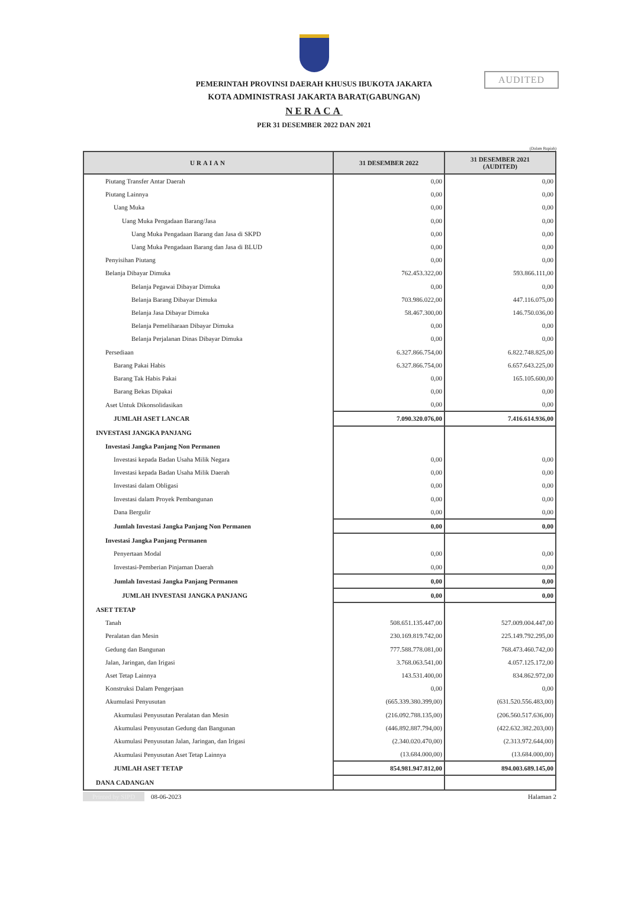AUDITED
PEMERINTAH PROVINSI DAERAH KHUSUS IBUKOTA JAKARTA
KOTA ADMINISTRASI JAKARTA BARAT(GABUNGAN)
NERACA
PER 31 DESEMBER 2022 DAN 2021
(Dalam Rupiah)
| URAIAN | 31 DESEMBER 2022 | 31 DESEMBER 2021 (AUDITED) |
| --- | --- | --- |
| Piutang Transfer Antar Daerah | 0,00 | 0,00 |
| Piutang Lainnya | 0,00 | 0,00 |
| Uang Muka | 0,00 | 0,00 |
| Uang Muka Pengadaan Barang/Jasa | 0,00 | 0,00 |
| Uang Muka Pengadaan Barang dan Jasa di SKPD | 0,00 | 0,00 |
| Uang Muka Pengadaan Barang dan Jasa di BLUD | 0,00 | 0,00 |
| Penyisihan Piutang | 0,00 | 0,00 |
| Belanja Dibayar Dimuka | 762.453.322,00 | 593.866.111,00 |
| Belanja Pegawai Dibayar Dimuka | 0,00 | 0,00 |
| Belanja Barang Dibayar Dimuka | 703.986.022,00 | 447.116.075,00 |
| Belanja Jasa Dibayar Dimuka | 58.467.300,00 | 146.750.036,00 |
| Belanja Pemeliharaan Dibayar Dimuka | 0,00 | 0,00 |
| Belanja Perjalanan Dinas Dibayar Dimuka | 0,00 | 0,00 |
| Persediaan | 6.327.866.754,00 | 6.822.748.825,00 |
| Barang Pakai Habis | 6.327.866.754,00 | 6.657.643.225,00 |
| Barang Tak Habis Pakai | 0,00 | 165.105.600,00 |
| Barang Bekas Dipakai | 0,00 | 0,00 |
| Aset Untuk Dikonsolidasikan | 0,00 | 0,00 |
| JUMLAH ASET LANCAR | 7.090.320.076,00 | 7.416.614.936,00 |
| INVESTASI JANGKA PANJANG | | |
| Investasi Jangka Panjang Non Permanen | | |
| Investasi kepada Badan Usaha Milik Negara | 0,00 | 0,00 |
| Investasi kepada Badan Usaha Milik Daerah | 0,00 | 0,00 |
| Investasi dalam Obligasi | 0,00 | 0,00 |
| Investasi dalam Proyek Pembangunan | 0,00 | 0,00 |
| Dana Bergulir | 0,00 | 0,00 |
| Jumlah Investasi Jangka Panjang Non Permanen | 0,00 | 0,00 |
| Investasi Jangka Panjang Permanen | | |
| Penyertaan Modal | 0,00 | 0,00 |
| Investasi-Pemberian Pinjaman Daerah | 0,00 | 0,00 |
| Jumlah Investasi Jangka Panjang Permanen | 0,00 | 0,00 |
| JUMLAH INVESTASI JANGKA PANJANG | 0,00 | 0,00 |
| ASET TETAP | | |
| Tanah | 508.651.135.447,00 | 527.009.004.447,00 |
| Peralatan dan Mesin | 230.169.819.742,00 | 225.149.792.295,00 |
| Gedung dan Bangunan | 777.588.778.081,00 | 768.473.460.742,00 |
| Jalan, Jaringan, dan Irigasi | 3.768.063.541,00 | 4.057.125.172,00 |
| Aset Tetap Lainnya | 143.531.400,00 | 834.862.972,00 |
| Konstruksi Dalam Pengerjaan | 0,00 | 0,00 |
| Akumulasi Penyusutan | (665.339.380.399,00) | (631.520.556.483,00) |
| Akumulasi Penyusutan Peralatan dan Mesin | (216.092.788.135,00) | (206.560.517.636,00) |
| Akumulasi Penyusutan Gedung dan Bangunan | (446.892.887.794,00) | (422.632.382.203,00) |
| Akumulasi Penyusutan Jalan, Jaringan, dan Irigasi | (2.340.020.470,00) | (2.313.972.644,00) |
| Akumulasi Penyusutan Aset Tetap Lainnya | (13.684.000,00) | (13.684.000,00) |
| JUMLAH ASET TETAP | 854.981.947.812,00 | 894.003.689.145,00 |
| DANA CADANGAN | | |
Printed by SIPD 08-06-2023 Halaman 2